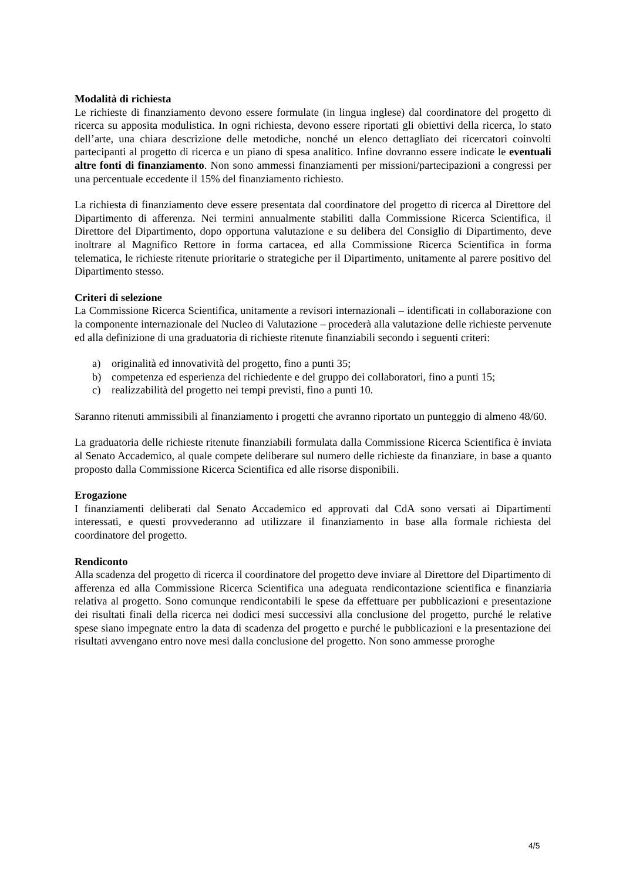Modalità di richiesta
Le richieste di finanziamento devono essere formulate (in lingua inglese) dal coordinatore del progetto di ricerca su apposita modulistica. In ogni richiesta, devono essere riportati gli obiettivi della ricerca, lo stato dell’arte, una chiara descrizione delle metodiche, nonché un elenco dettagliato dei ricercatori coinvolti partecipanti al progetto di ricerca e un piano di spesa analitico. Infine dovranno essere indicate le eventuali altre fonti di finanziamento. Non sono ammessi finanziamenti per missioni/partecipazioni a congressi per una percentuale eccedente il 15% del finanziamento richiesto.
La richiesta di finanziamento deve essere presentata dal coordinatore del progetto di ricerca al Direttore del Dipartimento di afferenza. Nei termini annualmente stabiliti dalla Commissione Ricerca Scientifica, il Direttore del Dipartimento, dopo opportuna valutazione e su delibera del Consiglio di Dipartimento, deve inoltrare al Magnifico Rettore in forma cartacea, ed alla Commissione Ricerca Scientifica in forma telematica, le richieste ritenute prioritarie o strategiche per il Dipartimento, unitamente al parere positivo del Dipartimento stesso.
Criteri di selezione
La Commissione Ricerca Scientifica, unitamente a revisori internazionali – identificati in collaborazione con la componente internazionale del Nucleo di Valutazione – procederà alla valutazione delle richieste pervenute ed alla definizione di una graduatoria di richieste ritenute finanziabili secondo i seguenti criteri:
a) originalità ed innovatività del progetto, fino a punti 35;
b) competenza ed esperienza del richiedente e del gruppo dei collaboratori, fino a punti 15;
c) realizzabilità del progetto nei tempi previsti, fino a punti 10.
Saranno ritenuti ammissibili al finanziamento i progetti che avranno riportato un punteggio di almeno 48/60.
La graduatoria delle richieste ritenute finanziabili formulata dalla Commissione Ricerca Scientifica è inviata al Senato Accademico, al quale compete deliberare sul numero delle richieste da finanziare, in base a quanto proposto dalla Commissione Ricerca Scientifica ed alle risorse disponibili.
Erogazione
I finanziamenti deliberati dal Senato Accademico ed approvati dal CdA sono versati ai Dipartimenti interessati, e questi provvederanno ad utilizzare il finanziamento in base alla formale richiesta del coordinatore del progetto.
Rendiconto
Alla scadenza del progetto di ricerca il coordinatore del progetto deve inviare al Direttore del Dipartimento di afferenza ed alla Commissione Ricerca Scientifica una adeguata rendicontazione scientifica e finanziaria relativa al progetto. Sono comunque rendicontabili le spese da effettuare per pubblicazioni e presentazione dei risultati finali della ricerca nei dodici mesi successivi alla conclusione del progetto, purché le relative spese siano impegnate entro la data di scadenza del progetto e purché le pubblicazioni e la presentazione dei risultati avvengano entro nove mesi dalla conclusione del progetto. Non sono ammesse proroghe
4/5